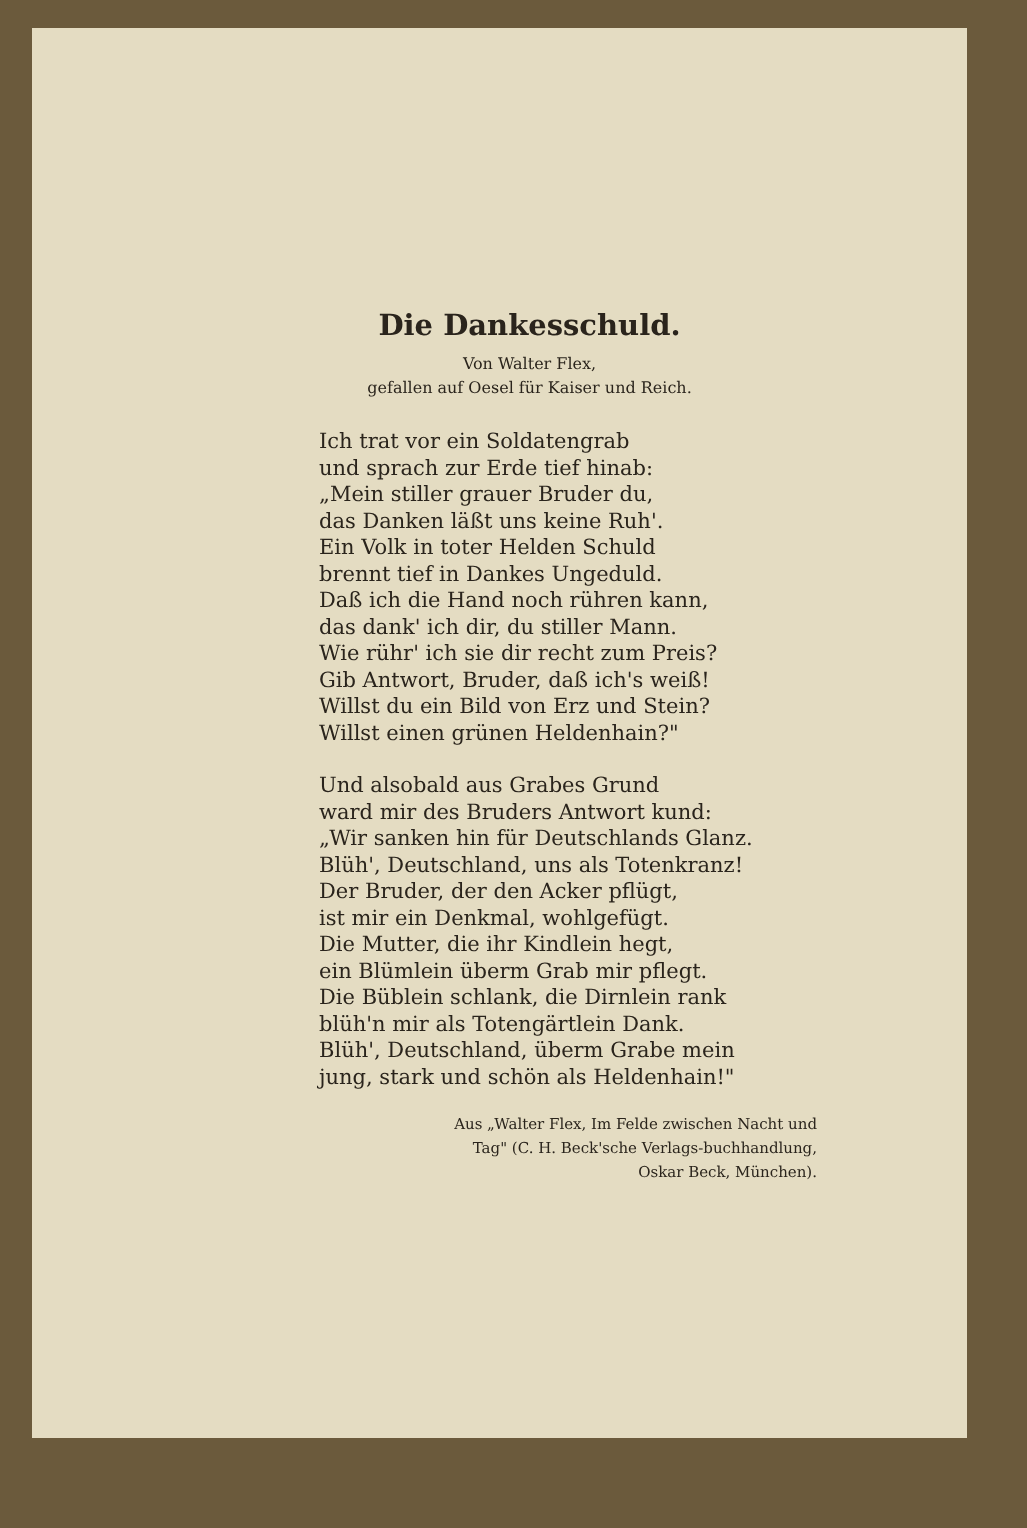Die Dankesschuld.
Von Walter Flex,
gefallen auf Oesel für Kaiser und Reich.
Ich trat vor ein Soldatengrab
und sprach zur Erde tief hinab:
„Mein stiller grauer Bruder du,
das Danken läßt uns keine Ruh'.
Ein Volk in toter Helden Schuld
brennt tief in Dankes Ungeduld.
Daß ich die Hand noch rühren kann,
das dank' ich dir, du stiller Mann.
Wie rühr' ich sie dir recht zum Preis?
Gib Antwort, Bruder, daß ich's weiß!
Willst du ein Bild von Erz und Stein?
Willst einen grünen Heldenhain?"
Und alsobald aus Grabes Grund
ward mir des Bruders Antwort kund:
„Wir sanken hin für Deutschlands Glanz.
Blüh', Deutschland, uns als Totenkranz!
Der Bruder, der den Acker pflügt,
ist mir ein Denkmal, wohlgefügt.
Die Mutter, die ihr Kindlein hegt,
ein Blümlein überm Grab mir pflegt.
Die Büblein schlank, die Dirnlein rank
blüh'n mir als Totengärtlein Dank.
Blüh', Deutschland, überm Grabe mein
jung, stark und schön als Heldenhain!"
Aus „Walter Flex, Im Felde zwischen Nacht und Tag" (C. H. Beck'sche Verlags-buchhandlung, Oskar Beck, München).